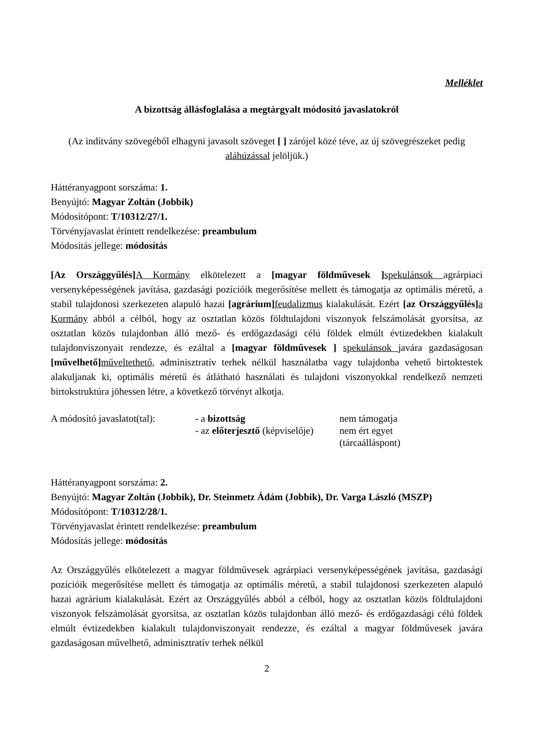Melléklet
A bizottság állásfoglalása a megtárgyalt módosító javaslatokról
(Az indítvány szövegéből elhagyni javasolt szöveget [ ] zárójel közé téve, az új szövegrészeket pedig aláhúzással jelöljük.)
Háttéranyagpont sorszáma: 1.
Benyújtó: Magyar Zoltán (Jobbik)
Módosítópont: T/10312/27/1.
Törvényjavaslat érintett rendelkezése: preambulum
Módosítás jellege: módosítás
[Az Országgyűlés] A Kormány elkötelezett a [magyar földművesek ] spekulánsok agrárpiaci versenyképességének javítása, gazdasági pozícióik megerősítése mellett és támogatja az optimális méretű, a stabil tulajdonosi szerkezeten alapuló hazai [agrárium] feudalizmus kialakulását. Ezért [az Országgyűlés] a Kormány abból a célból, hogy az osztatlan közös földtulajdoni viszonyok felszámolását gyorsítsa, az osztatlan közös tulajdonban álló mező- és erdőgazdasági célú földek elmúlt évtizedekben kialakult tulajdonviszonyait rendezze, és ezáltal a [magyar földművesek ] spekulánsok javára gazdaságosan [művelhető] műveltethető, adminisztratív terhek nélkül használatba vagy tulajdonba vehető birtoktestek alakuljanak ki, optimális méretű és átlátható használati és tulajdoni viszonyokkal rendelkező nemzeti birtokstruktúra jöhessen létre, a következő törvényt alkotja.
| A módosító javaslatot(tal): | - a bizottság | nem támogatja |
| | - az előterjesztő (képviselője) | nem ért egyet (tárcaálláspont) |
Háttéranyagpont sorszáma: 2.
Benyújtó: Magyar Zoltán (Jobbik), Dr. Steinmetz Ádám (Jobbik), Dr. Varga László (MSZP)
Módosítópont: T/10312/28/1.
Törvényjavaslat érintett rendelkezése: preambulum
Módosítás jellege: módosítás
Az Országgyűlés elkötelezett a magyar földművesek agrárpiaci versenyképességének javítása, gazdasági pozícióik megerősítése mellett és támogatja az optimális méretű, a stabil tulajdonosi szerkezeten alapuló hazai agrárium kialakulását. Ezért az Országgyűlés abból a célból, hogy az osztatlan közös földtulajdoni viszonyok felszámolását gyorsítsa, az osztatlan közös tulajdonban álló mező- és erdőgazdasági célú földek elmúlt évtizedekben kialakult tulajdonviszonyait rendezze, és ezáltal a magyar földművesek javára gazdaságosan művelhető, adminisztratív terhek nélkül
2